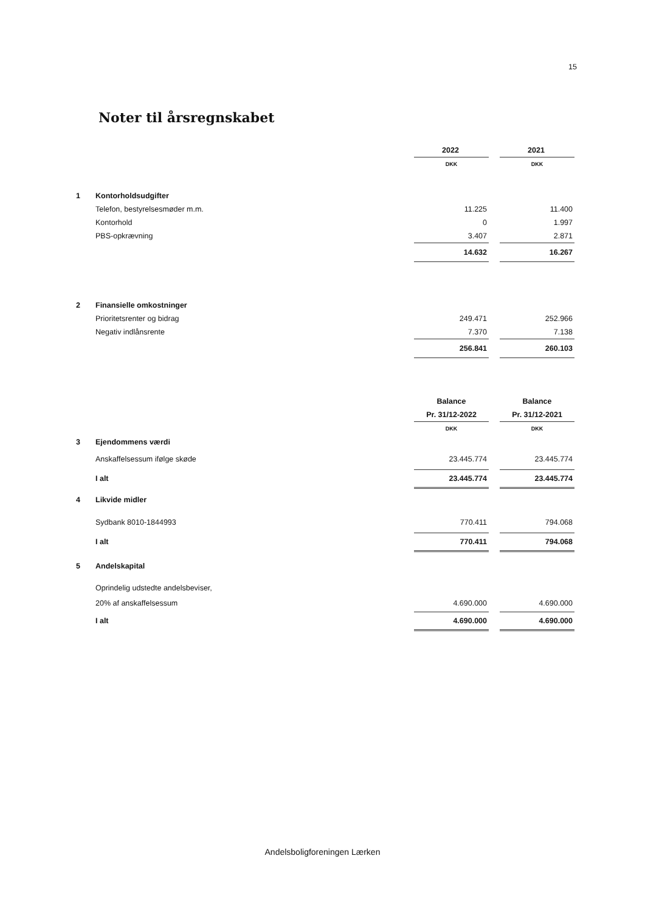15
Noter til årsregnskabet
| | | 2022 | | 2021 |
| | | DKK | | DKK |
| 1 | Kontorholdsudgifter | | | |
| | Telefon, bestyrelsesmøder m.m. | 11.225 | | 11.400 |
| | Kontorhold | 0 | | 1.997 |
| | PBS-opkrævning | 3.407 | | 2.871 |
| | | 14.632 | | 16.267 |
| 2 | Finansielle omkostninger | | | |
| | Prioritetsrenter og bidrag | 249.471 | | 252.966 |
| | Negativ indlånsrente | 7.370 | | 7.138 |
| | | 256.841 | | 260.103 |
| | | Balance | | Balance |
| | | Pr. 31/12-2022 | | Pr. 31/12-2021 |
| | | DKK | | DKK |
| 3 | Ejendommens værdi | | | |
| | Anskaffelsessum ifølge skøde | 23.445.774 | | 23.445.774 |
| | I alt | 23.445.774 | | 23.445.774 |
| 4 | Likvide midler | | | |
| | Sydbank 8010-1844993 | 770.411 | | 794.068 |
| | I alt | 770.411 | | 794.068 |
| 5 | Andelskapital | | | |
| | Oprindelig udstedte andelsbeviser, | | | |
| | 20% af anskaffelsessum | 4.690.000 | | 4.690.000 |
| | I alt | 4.690.000 | | 4.690.000 |
Andelsboligforeningen Lærken